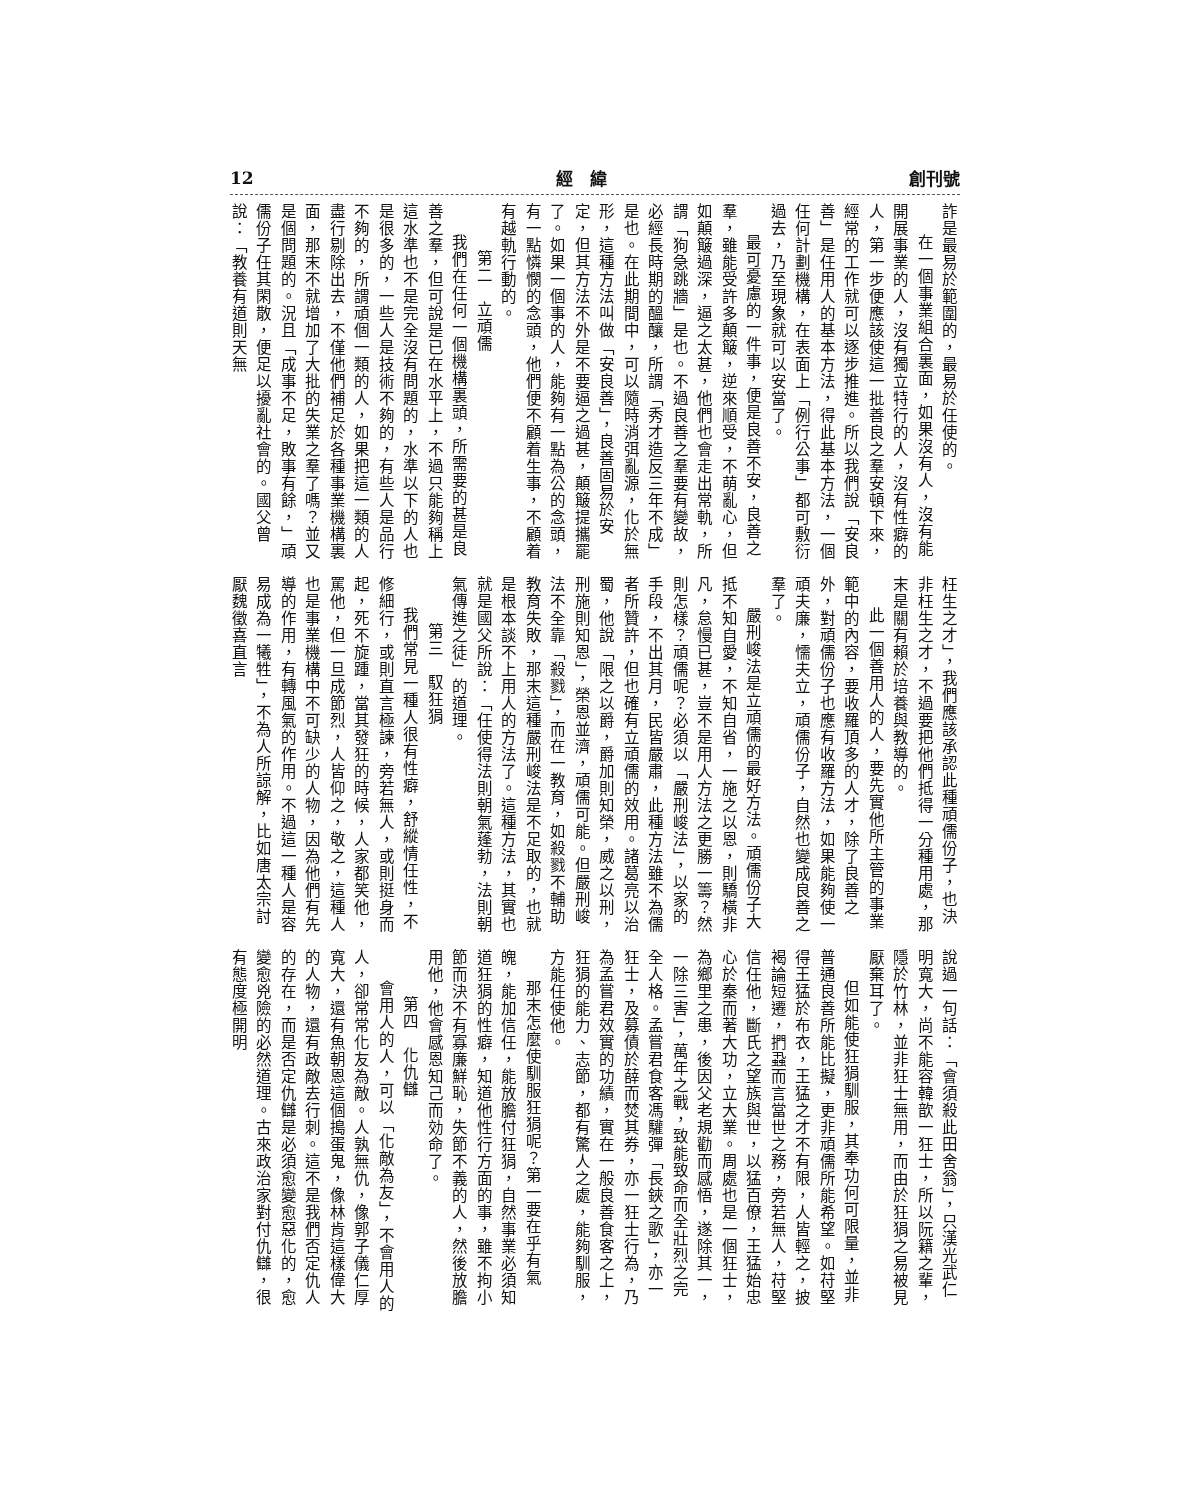創刊號 經　緯 12
詐是最易於範圍的，最易於任使的。
在一個事業組合裏面，如果沒有人，沒有能開展事業的人，沒有獨立特行的人，沒有性癖的人，第一步便應該使這一批善良之羣安頓下來，經常的工作就可以逐步推進。所以我們說「安良善」是任用人的基本方法，得此基本方法，一個任何計劃機構，在表面上「例行公事」都可敷衍過去，乃至現象就可以安當了。
最可憂慮的一件事，便是良善不安，良善之羣，雖能受許多顛簸，逆來順受，不萌亂心，但如顛簸過深，逼之太甚，他們也會走出常軌，所謂「狗急跳牆」是也。不過良善之羣要有變故，必經長時期的醞釀，所謂「秀才造反三年不成」是也。在此期間中，可以隨時消弭亂源，化於無形，這種方法叫做「安良善」，良善固易於安定，但其方法不外是不要逼之過甚，顛簸提攜罷了。如果一個事的人，能夠有一點為公的念頭，有一點憐憫的念頭，他們便不顧着生事，不顧着有越軌行動的。
第二　立頑儒
我們在任何一個機構裏頭，所需要的甚是良善之羣，但可說是已在水平上，不過只能夠稱上這水準也不是完全沒有問題的，水準以下的人也是很多的，一些人是技術不夠的，有些人是品行不夠的，所謂頑個一類的人，如果把這一類的人盡行剔除出去，不僅他們補足於各種事業機構裏面，那末不就增加了大批的失業之羣了嗎？並又是個問題的。況且「成事不足，敗事有餘，」頑儒份子任其閑散，便足以擾亂社會的。國父曾說：「教養有道則天無
枉生之才」，我們應該承認此種頑儒份子，也決非枉生之才，不過要把他們抵得一分種用處，那末是關有賴於培養與教導的。
此一個善用人的人，要先實他所主管的事業範中的內容，要收羅頂多的人才，除了良善之外，對頑儒份子也應有收羅方法，如果能夠使一頑夫廉，懦夫立，頑儒份子，自然也變成良善之羣了。
嚴刑峻法是立頑儒的最好方法。頑儒份子大抵不知自愛，不知自省，一施之以恩，則驕橫非凡，怠慢已甚，豈不是用人方法之更勝一籌？然則怎樣？頑儒呢？必須以「嚴刑峻法」，以家的手段，不出其月，民皆嚴肅，此種方法雖不為儒者所贊許，但也確有立頑儒的效用。諸葛亮以治蜀，他說「限之以爵，爵加則知榮，威之以刑，刑施則知恩」，榮恩並濟，頑儒可能。但嚴刑峻法不全靠「殺戮」，而在一教育，如殺戮不輔助教育失敗，那末這種嚴刑峻法是不足取的，也就是根本談不上用人的方法了。這種方法，其實也就是國父所說：「任使得法則朝氣蓬勃，法則朝氣傳進之徒」的道理。
第三　馭狂狷
我們常見一種人很有性癖，舒縱情任性，不修細行，或則直言極諫，旁若無人，或則挺身而起，死不旋踵，當其發狂的時候，人家都笑他，罵他，但一旦成節烈，人皆仰之，敬之，這種人也是事業機構中不可缺少的人物，因為他們有先導的作用，有轉風氣的作用。不過這一種人是容易成為一犧牲」，不為人所諒解，比如唐太宗討厭魏徵喜直言
說過一句話：「會須殺此田舍翁」，只漢光武仁明寬大，尚不能容韓歆一狂士，所以阮籍之輩，隱於竹林，並非狂士無用，而由於狂狷之易被見厭棄耳了。
但如能使狂狷馴服，其奉功何可限量，並非普通良善所能比擬，更非頑儒所能希望。如苻堅得王猛於布衣，王猛之才不有限，人皆輕之，披褐論短遷，捫蝨而言當世之務，旁若無人，苻堅信任他，斷氏之望族與世，以猛百僚，王猛始忠心於秦而著大功，立大業。周處也是一個狂士，為鄉里之患，後因父老規勸而感悟，遂除其一，一除三害」，萬年之戰，致能致命而全壯烈之完全人格。孟嘗君食客馮驩彈「長鋏之歌」，亦一狂士，及募債於薛而焚其券，亦一狂士行為，乃為孟嘗君效實的功績，實在一般良善食客之上，狂狷的能力、志節，都有驚人之處，能夠馴服，方能任使他。
那末怎麼使馴服狂狷呢？第一要在乎有氣魄，能加信任，能放膽付狂狷，自然事業必須知道狂狷的性癖，知道他性行方面的事，雖不拘小節而決不有寡廉鮮恥，失節不義的人，然後放膽用他，他會感恩知己而効命了。
第四　化仇讎
會用人的人，可以「化敵為友」，不會用人的人，卻常常化友為敵。人孰無仇，像郭子儀仁厚寬大，還有魚朝恩這個搗蛋鬼，像林肯這樣偉大的人物，還有政敵去行刺。這不是我們否定仇人的存在，而是否定仇讎是必須愈變愈惡化的，愈變愈兇險的必然道理。古來政治家對付仇讎，很有態度極開明